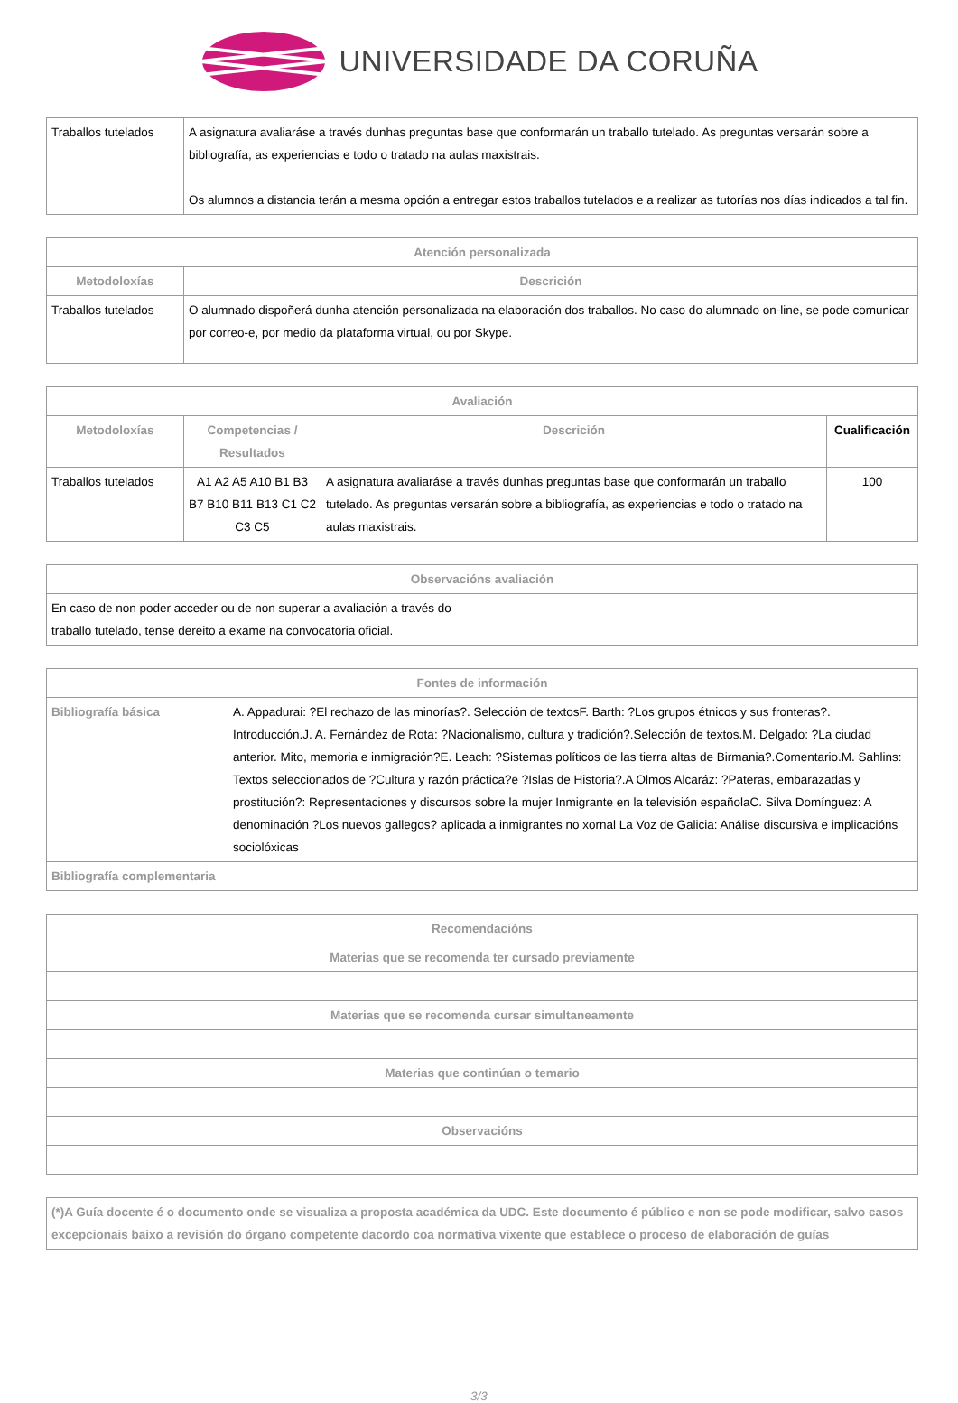UNIVERSIDADE DA CORUÑA
| Traballos tutelados | A asignatura avaliaráse a través dunhas preguntas base que conformarán un traballo tutelado. As preguntas versarán sobre a bibliografía, as experiencias e todo o tratado na aulas maxistrais. Os alumnos a distancia terán a mesma opción a entregar estos traballos tutelados e a realizar as tutorías nos días indicados a tal fin. |
| Atención personalizada | |
| --- | --- |
| Metodoloxías | Descrición |
| Traballos tutelados | O alumnado dispoñerá dunha atención personalizada na elaboración dos traballos. No caso do alumnado on-line, se pode comunicar por correo-e, por medio da plataforma virtual, ou por Skype. |
| Avaliación | | | |
| --- | --- | --- | --- |
| Metodoloxías | Competencias / Resultados | Descrición | Cualificación |
| Traballos tutelados | A1 A2 A5 A10 B1 B3 B7 B10 B11 B13 C1 C2 C3 C5 | A asignatura avaliaráse a través dunhas preguntas base que conformarán un traballo tutelado. As preguntas versarán sobre a bibliografía, as experiencias e todo o tratado na aulas maxistrais. | 100 |
| Observacións avaliación |
| --- |
| En caso de non poder acceder ou de non superar a avaliación a través do traballo tutelado, tense dereito a exame na convocatoria oficial. |
| Fontes de información | |
| --- | --- |
| Bibliografía básica | A. Appadurai: ?El rechazo de las minorías?. Selección de textosF. Barth: ?Los grupos étnicos y sus fronteras?. Introducción.J. A. Fernández de Rota: ?Nacionalismo, cultura y tradición?.Selección de textos.M. Delgado: ?La ciudad anterior. Mito, memoria e inmigración?E. Leach: ?Sistemas políticos de las tierra altas de Birmania?.Comentario.M. Sahlins: Textos seleccionados de ?Cultura y razón práctica?e ?Islas de Historia?.A Olmos Alcaráz: ?Pateras, embarazadas y prostitución?: Representaciones y discursos sobre la mujer Inmigrante en la televisión españolaC. Silva Domínguez: A denominación ?Los nuevos gallegos? aplicada a inmigrantes no xornal La Voz de Galicia: Análise discursiva e implicacións sociolóxicas |
| Bibliografía complementaria | |
| Recomendacións |
| --- |
| Materias que se recomenda ter cursado previamente |
| Materias que se recomenda cursar simultaneamente |
| Materias que continúan o temario |
| Observacións |
| (*)A Guía docente é o documento onde se visualiza a proposta académica da UDC. Este documento é público e non se pode modificar, salvo casos excepcionais baixo a revisión do órgano competente dacordo coa normativa vixente que establece o proceso de elaboración de guías |
3/3